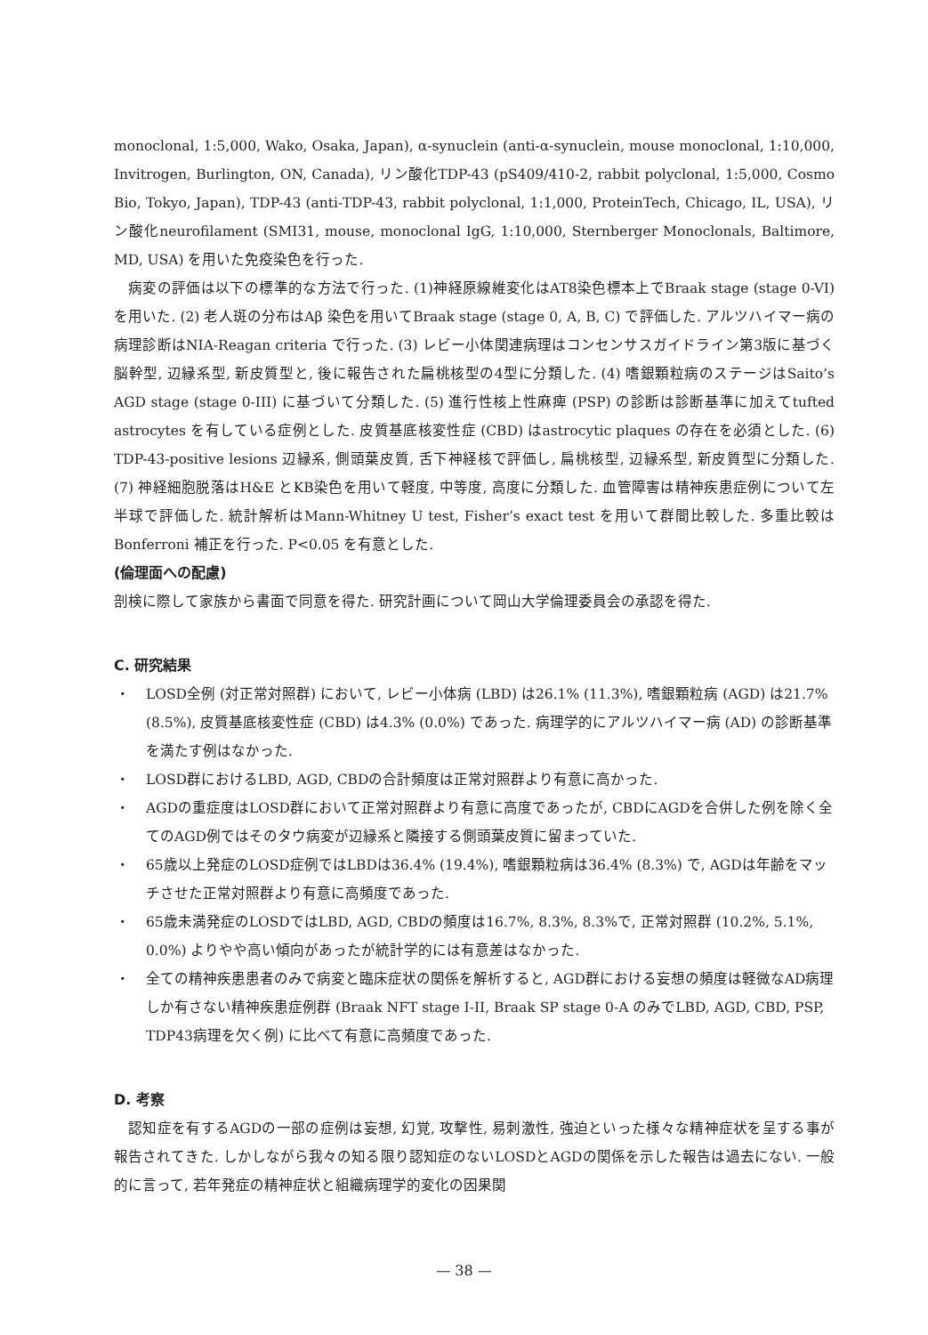monoclonal, 1:5,000, Wako, Osaka, Japan), α-synuclein (anti-α-synuclein, mouse monoclonal, 1:10,000, Invitrogen, Burlington, ON, Canada), リン酸化TDP-43 (pS409/410-2, rabbit polyclonal, 1:5,000, Cosmo Bio, Tokyo, Japan), TDP-43 (anti-TDP-43, rabbit polyclonal, 1:1,000, ProteinTech, Chicago, IL, USA), リン酸化neurofilament (SMI31, mouse, monoclonal IgG, 1:10,000, Sternberger Monoclonals, Baltimore, MD, USA) を用いた免疫染色を行った.
病変の評価は以下の標準的な方法で行った. (1)神経原線維変化はAT8染色標本上でBraak stage (stage 0-VI) を用いた. (2) 老人斑の分布はAβ 染色を用いてBraak stage (stage 0, A, B, C) で評価した. アルツハイマー病の病理診断はNIA-Reagan criteria で行った. (3) レビー小体関連病理はコンセンサスガイドライン第3版に基づく脳幹型, 辺縁系型, 新皮質型と, 後に報告された扁桃核型の4型に分類した. (4) 嗜銀顆粒病のステージはSaito’s AGD stage (stage 0-III) に基づいて分類した. (5) 進行性核上性麻痺 (PSP) の診断は診断基準に加えてtufted astrocytes を有している症例とした. 皮質基底核変性症 (CBD) はastrocytic plaques の存在を必須とした. (6) TDP-43-positive lesions 辺縁系, 側頭葉皮質, 舌下神経核で評価し, 扁桃核型, 辺縁系型, 新皮質型に分類した. (7) 神経細胞脱落はH&E とKB染色を用いて軽度, 中等度, 高度に分類した. 血管障害は精神疾患症例について左半球で評価した. 統計解析はMann-Whitney U test, Fisher’s exact test を用いて群間比較した. 多重比較はBonferroni 補正を行った. P<0.05 を有意とした.
(倫理面への配慮)
剖検に際して家族から書面で同意を得た. 研究計画について岡山大学倫理委員会の承認を得た.
C. 研究結果
・ LOSD全例 (対正常対照群) において, レビー小体病 (LBD) は26.1% (11.3%), 嗜銀顆粒病 (AGD) は21.7% (8.5%), 皮質基底核変性症 (CBD) は4.3% (0.0%) であった. 病理学的にアルツハイマー病 (AD) の診断基準を満たす例はなかった.
・ LOSD群におけるLBD, AGD, CBDの合計頻度は正常対照群より有意に高かった.
・ AGDの重症度はLOSD群において正常対照群より有意に高度であったが, CBDにAGDを合併した例を除く全てのAGD例ではそのタウ病変が辺縁系と隣接する側頭葉皮質に留まっていた.
・ 65歳以上発症のLOSD症例ではLBDは36.4% (19.4%), 嗜銀顆粒病は36.4% (8.3%) で, AGDは年齢をマッチさせた正常対照群より有意に高頻度であった.
・ 65歳未満発症のLOSDではLBD, AGD, CBDの頻度は16.7%, 8.3%, 8.3%で, 正常対照群 (10.2%, 5.1%, 0.0%) よりやや高い傾向があったが統計学的には有意差はなかった.
・ 全ての精神疾患患者のみで病変と臨床症状の関係を解析すると, AGD群における妄想の頻度は軽微なAD病理しか有さない精神疾患症例群 (Braak NFT stage I-II, Braak SP stage 0-A のみでLBD, AGD, CBD, PSP, TDP43病理を欠く例) に比べて有意に高頻度であった.
D. 考察
認知症を有するAGDの一部の症例は妄想, 幻覚, 攻撃性, 易刺激性, 強迫といった様々な精神症状を呈する事が報告されてきた. しかしながら我々の知る限り認知症のないLOSDとAGDの関係を示した報告は過去にない. 一般的に言って, 若年発症の精神症状と組織病理学的変化の因果関
— 38 —